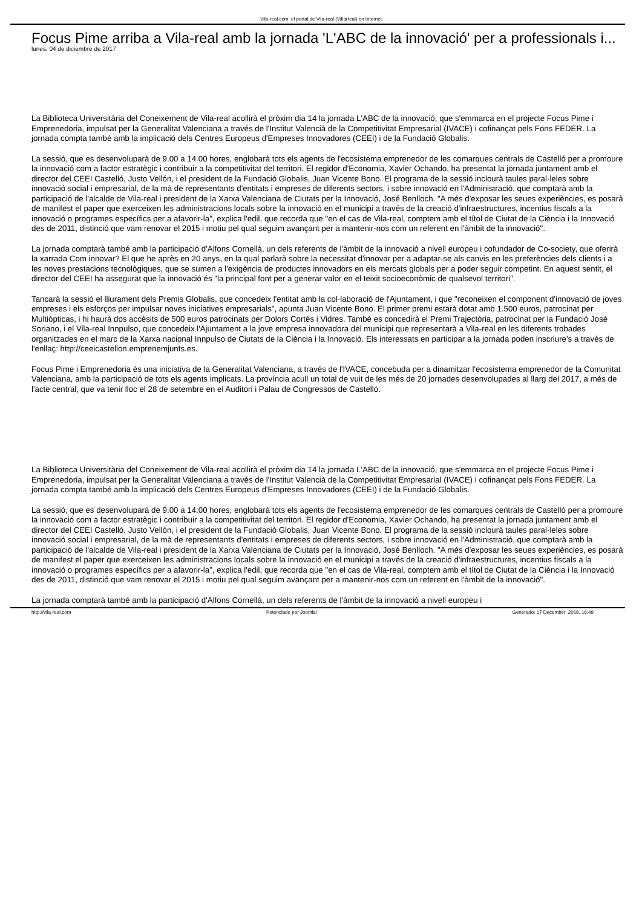Vila-real.com: el portal de Vila-real (Villarreal) en Internet
Focus Pime arriba a Vila-real amb la jornada 'L'ABC de la innovació' per a professionals i...
lunes, 04 de diciembre de 2017
La Biblioteca Universitària del Coneixement de Vila-real acollirà el pròxim dia 14 la jornada L'ABC de la innovació, que s'emmarca en el projecte Focus Pime i Emprenedoria, impulsat per la Generalitat Valenciana a través de l'Institut Valencià de la Competitivitat Empresarial (IVACE) i cofinançat pels Fons FEDER. La jornada compta també amb la implicació dels Centres Europeus d'Empreses Innovadores (CEEI) i de la Fundació Globalis.
La sessió, que es desenvoluparà de 9.00 a 14.00 hores, englobarà tots els agents de l'ecosistema emprenedor de les comarques centrals de Castelló per a promoure la innovació com a factor estratègic i contribuir a la competitivitat del territori. El regidor d'Economia, Xavier Ochando, ha presentat la jornada juntament amb el director del CEEI Castelló, Justo Vellón, i el president de la Fundació Globalis, Juan Vicente Bono. El programa de la sessió inclourà taules paral·leles sobre innovació social i empresarial, de la mà de representants d'entitats i empreses de diferents sectors, i sobre innovació en l'Administració, que comptarà amb la participació de l'alcalde de Vila-real i president de la Xarxa Valenciana de Ciutats per la Innovació, José Benlloch. "A més d'exposar les seues experiències, es posarà de manifest el paper que exerceixen les administracions locals sobre la innovació en el municipi a través de la creació d'infraestructures, incentius fiscals a la innovació o programes específics per a afavorir-la", explica l'edil, que recorda que "en el cas de Vila-real, comptem amb el títol de Ciutat de la Ciència i la Innovació des de 2011, distinció que vam renovar el 2015 i motiu pel qual seguim avançant per a mantenir-nos com un referent en l'àmbit de la innovació".
La jornada comptarà també amb la participació d'Alfons Cornellà, un dels referents de l'àmbit de la innovació a nivell europeu i cofundador de Co-society, que oferirà la xarrada Com innovar? El que he après en 20 anys, en la qual parlarà sobre la necessitat d'innovar per a adaptar-se als canvis en les preferències dels clients i a les noves prestacions tecnològiques, que se sumen a l'exigència de productes innovadors en els mercats globals per a poder seguir competint. En aquest sentit, el director del CEEI ha assegurat que la innovació és "la principal font per a generar valor en el teixit socioeconòmic de qualsevol territori".
Tancarà la sessió el lliurament dels Premis Globalis, que concedeix l'entitat amb la col·laboració de l'Ajuntament, i que "reconeixen el component d'innovació de joves empreses i els esforços per impulsar noves iniciatives empresarials", apunta Juan Vicente Bono. El primer premi estarà dotat amb 1.500 euros, patrocinat per Multiópticas, i hi haurà dos accèsits de 500 euros patrocinats per Dolors Cortés i Vidres. També es concedirà el Premi Trajectòria, patrocinat per la Fundació José Soriano, i el Vila-real Innpulso, que concedeix l'Ajuntament a la jove empresa innovadora del municipi que representarà a Vila-real en les diferents trobades organitzades en el marc de la Xarxa nacional Innpulso de Ciutats de la Ciència i la Innovació. Els interessats en participar a la jornada poden inscriure's a través de l'enllaç: http://ceeicastellon.emprenemjunts.es.
Focus Pime i Emprenedoria és una iniciativa de la Generalitat Valenciana, a través de l'IVACE, concebuda per a dinamitzar l'ecosistema emprenedor de la Comunitat Valenciana, amb la participació de tots els agents implicats. La província acull un total de vuit de les més de 20 jornades desenvolupades al llarg del 2017, a més de l'acte central, que va tenir lloc el 28 de setembre en el Auditori i Palau de Congressos de Castelló.
La Biblioteca Universitària del Coneixement de Vila-real acollirà el pròxim dia 14 la jornada L'ABC de la innovació, que s'emmarca en el projecte Focus Pime i Emprenedoria, impulsat per la Generalitat Valenciana a través de l'Institut Valencià de la Competitivitat Empresarial (IVACE) i cofinançat pels Fons FEDER. La jornada compta també amb la implicació dels Centres Europeus d'Empreses Innovadores (CEEI) i de la Fundació Globalis.
La sessió, que es desenvoluparà de 9.00 a 14.00 hores, englobarà tots els agents de l'ecosistema emprenedor de les comarques centrals de Castelló per a promoure la innovació com a factor estratègic i contribuir a la competitivitat del territori. El regidor d'Economia, Xavier Ochando, ha presentat la jornada juntament amb el director del CEEI Castelló, Justo Vellón, i el president de la Fundació Globalis, Juan Vicente Bono. El programa de la sessió inclourà taules paral·leles sobre innovació social i empresarial, de la mà de representants d'entitats i empreses de diferents sectors, i sobre innovació en l'Administració, que comptarà amb la participació de l'alcalde de Vila-real i president de la Xarxa Valenciana de Ciutats per la Innovació, José Benlloch. "A més d'exposar les seues experiències, es posarà de manifest el paper que exerceixen les administracions locals sobre la innovació en el municipi a través de la creació d'infraestructures, incentius fiscals a la innovació o programes específics per a afavorir-la", explica l'edil, que recorda que "en el cas de Vila-real, comptem amb el títol de Ciutat de la Ciència i la Innovació des de 2011, distinció que vam renovar el 2015 i motiu pel qual seguim avançant per a mantenir-nos com un referent en l'àmbit de la innovació".
La jornada comptarà també amb la participació d'Alfons Cornellà, un dels referents de l'àmbit de la innovació a nivell europeu i
http://vila-real.com Potenciado por Joomla! Generado: 17 December, 2018, 16:49